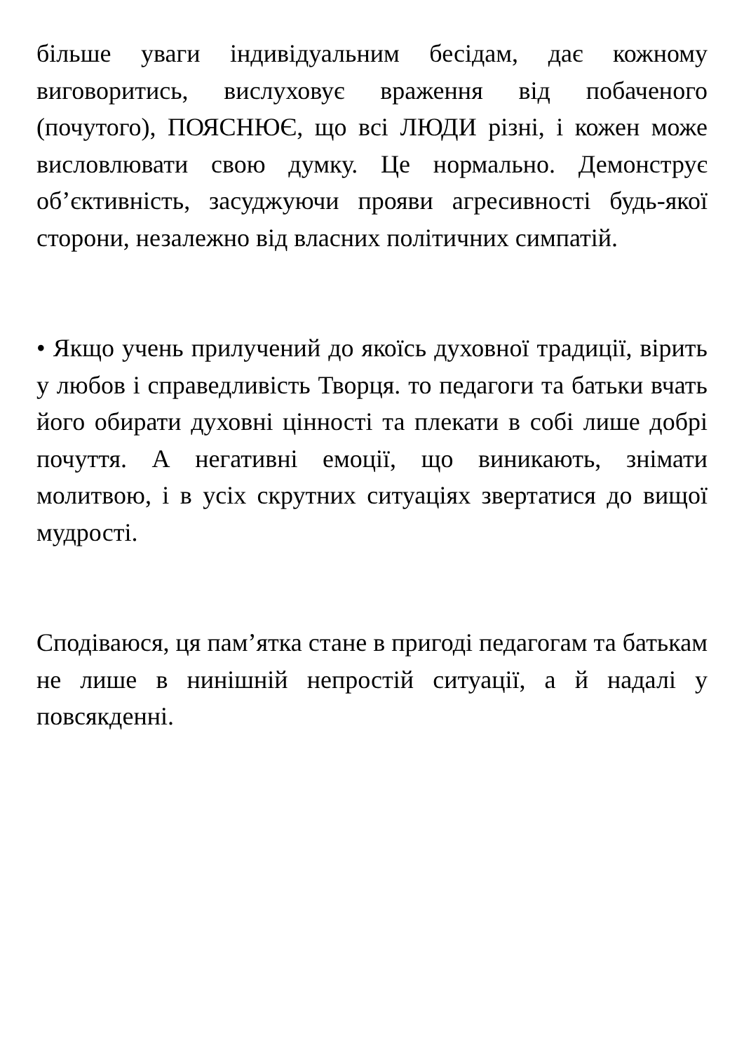більше уваги індивідуальним бесідам, дає кожному виговоритись, вислуховує враження від побаченого (почутого), ПОЯСНЮЄ, що всі ЛЮДИ різні, і кожен може висловлювати свою думку. Це нормально. Демонструє об’єктивність, засуджуючи прояви агресивності будь-якої сторони, незалежно від власних політичних симпатій.
• Якщо учень прилучений до якоїсь духовної традиції, вірить у любов і справедливість Творця. то педагоги та батьки вчать його обирати духовні цінності та плекати в собі лише добрі почуття. А негативні емоції, що виникають, знімати молитвою, і в усіх скрутних ситуаціях звертатися до вищої мудрості.
Сподіваюся, ця пам’ятка стане в пригоді педагогам та батькам не лише в нинішній непростій ситуації, а й надалі у повсякденні.